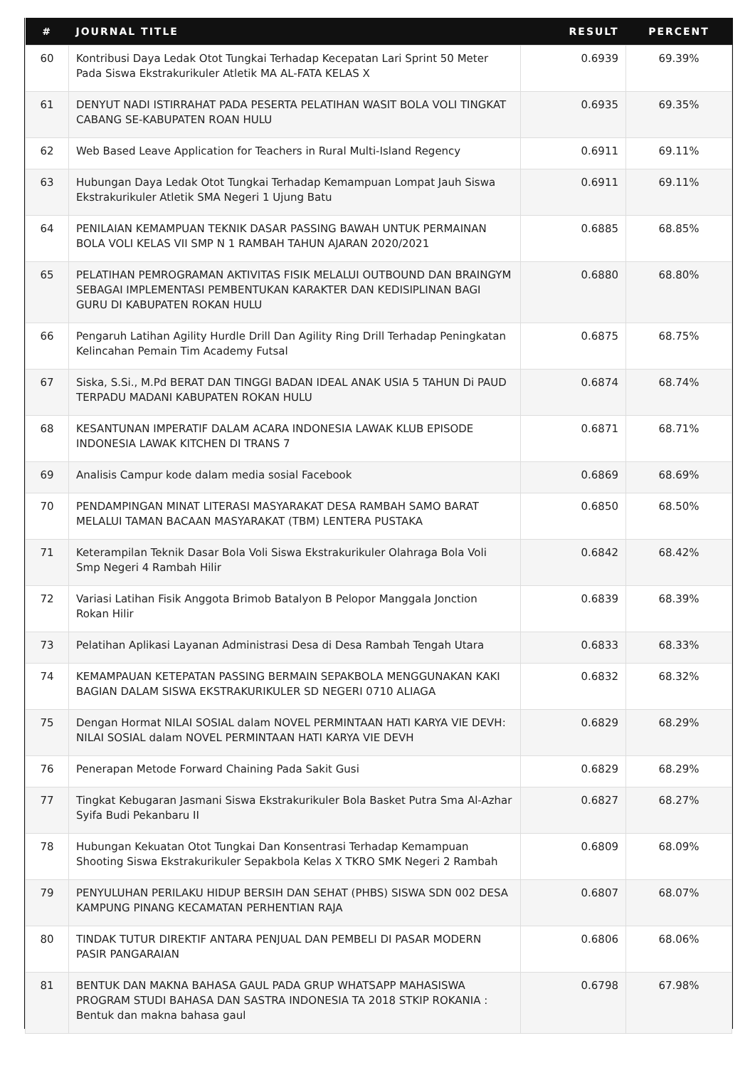| # | JOURNAL TITLE | RESULT | PERCENT |
| --- | --- | --- | --- |
| 60 | Kontribusi Daya Ledak Otot Tungkai Terhadap Kecepatan Lari Sprint 50 Meter Pada Siswa Ekstrakurikuler Atletik MA AL-FATA KELAS X | 0.6939 | 69.39% |
| 61 | DENYUT NADI ISTIRRAHAT PADA PESERTA PELATIHAN WASIT BOLA VOLI TINGKAT CABANG SE-KABUPATEN ROAN HULU | 0.6935 | 69.35% |
| 62 | Web Based Leave Application for Teachers in Rural Multi-Island Regency | 0.6911 | 69.11% |
| 63 | Hubungan Daya Ledak Otot Tungkai Terhadap Kemampuan Lompat Jauh Siswa Ekstrakurikuler Atletik SMA Negeri 1 Ujung Batu | 0.6911 | 69.11% |
| 64 | PENILAIAN KEMAMPUAN TEKNIK DASAR PASSING BAWAH UNTUK PERMAINAN BOLA VOLI KELAS VII SMP N 1 RAMBAH TAHUN AJARAN 2020/2021 | 0.6885 | 68.85% |
| 65 | PELATIHAN PEMROGRAMAN AKTIVITAS FISIK MELALUI OUTBOUND DAN BRAINGYM SEBAGAI IMPLEMENTASI PEMBENTUKAN KARAKTER DAN KEDISIPLINAN BAGI GURU DI KABUPATEN ROKAN HULU | 0.6880 | 68.80% |
| 66 | Pengaruh Latihan Agility Hurdle Drill Dan Agility Ring Drill Terhadap Peningkatan Kelincahan Pemain Tim Academy Futsal | 0.6875 | 68.75% |
| 67 | Siska, S.Si., M.Pd BERAT DAN TINGGI BADAN IDEAL ANAK USIA 5 TAHUN Di PAUD TERPADU MADANI KABUPATEN ROKAN HULU | 0.6874 | 68.74% |
| 68 | KESANTUNAN IMPERATIF DALAM ACARA INDONESIA LAWAK KLUB EPISODE INDONESIA LAWAK KITCHEN DI TRANS 7 | 0.6871 | 68.71% |
| 69 | Analisis Campur kode dalam media sosial Facebook | 0.6869 | 68.69% |
| 70 | PENDAMPINGAN MINAT LITERASI MASYARAKAT DESA RAMBAH SAMO BARAT MELALUI TAMAN BACAAN MASYARAKAT (TBM) LENTERA PUSTAKA | 0.6850 | 68.50% |
| 71 | Keterampilan Teknik Dasar Bola Voli Siswa Ekstrakurikuler Olahraga Bola Voli Smp Negeri 4 Rambah Hilir | 0.6842 | 68.42% |
| 72 | Variasi Latihan Fisik Anggota Brimob Batalyon B Pelopor Manggala Jonction Rokan Hilir | 0.6839 | 68.39% |
| 73 | Pelatihan Aplikasi Layanan Administrasi Desa di Desa Rambah Tengah Utara | 0.6833 | 68.33% |
| 74 | KEMAMPAUAN KETEPATAN PASSING BERMAIN SEPAKBOLA MENGGUNAKAN KAKI BAGIAN DALAM SISWA EKSTRAKURIKULER SD NEGERI 0710 ALIAGA | 0.6832 | 68.32% |
| 75 | Dengan Hormat NILAI SOSIAL dalam NOVEL PERMINTAAN HATI KARYA VIE DEVH: NILAI SOSIAL dalam NOVEL PERMINTAAN HATI KARYA VIE DEVH | 0.6829 | 68.29% |
| 76 | Penerapan Metode Forward Chaining Pada Sakit Gusi | 0.6829 | 68.29% |
| 77 | Tingkat Kebugaran Jasmani Siswa Ekstrakurikuler Bola Basket Putra Sma Al-Azhar Syifa Budi Pekanbaru II | 0.6827 | 68.27% |
| 78 | Hubungan Kekuatan Otot Tungkai Dan Konsentrasi Terhadap Kemampuan Shooting Siswa Ekstrakurikuler Sepakbola Kelas X TKRO SMK Negeri 2 Rambah | 0.6809 | 68.09% |
| 79 | PENYULUHAN PERILAKU HIDUP BERSIH DAN SEHAT (PHBS) SISWA SDN 002 DESA KAMPUNG PINANG KECAMATAN PERHENTIAN RAJA | 0.6807 | 68.07% |
| 80 | TINDAK TUTUR DIREKTIF ANTARA PENJUAL DAN PEMBELI DI PASAR MODERN PASIR PANGARAIAN | 0.6806 | 68.06% |
| 81 | BENTUK DAN MAKNA BAHASA GAUL PADA GRUP WHATSAPP MAHASISWA PROGRAM STUDI BAHASA DAN SASTRA INDONESIA TA 2018 STKIP ROKANIA : Bentuk dan makna bahasa gaul | 0.6798 | 67.98% |